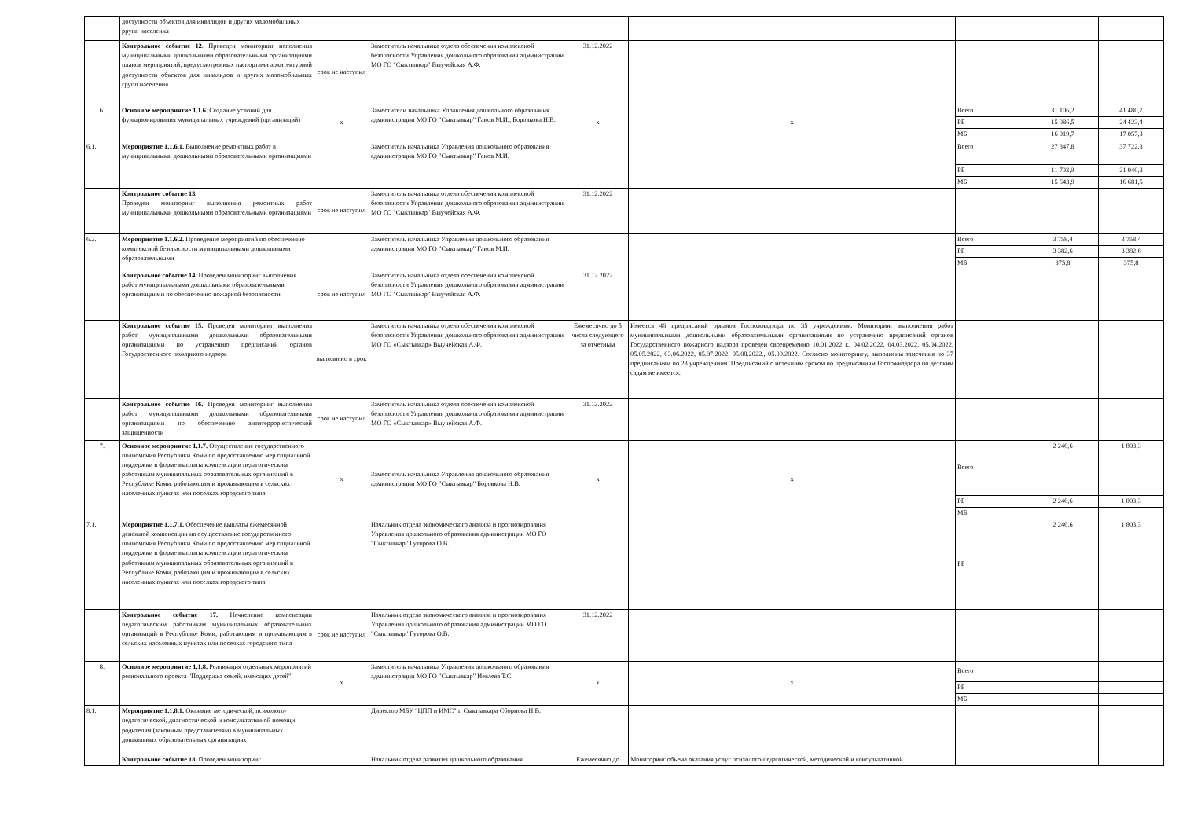| | доступности объектов для инвалидов и других маломобильных ррупп населения | | | | | | | |
| | Контрольное событие 12 . Проведен мониторинг исполнения муниципальными дошкольными образовательными организациями планов мероприятий, предусмотренных паспортами архитектурной доступности объектов для инвалидов и других маломобильных групп населения | срок не наступил | Заместитель начальника отдела обеспечения комплексной безопасности Управления дошкольного образования администрации МО ГО "Сыктывкар" Выучейская А.Ф. | 31.12.2022 | | | | |
| 6. | Основное мероприятие 1.1.6. Создание условий для функционирования муниципальных учреждений (организаций) | х | Заместители начальника Управления дошкольного образования администрации МО ГО "Сыктывкар" Ганов М.И., Боровкова Н.В. | х | х | Всего | 31 106,2 | 41 480,7 |
| | | | | | | РБ | 15 086,5 | 24 423,4 |
| | | | | | | МБ | 16 019,7 | 17 057,3 |
| 6.1. | Мероприятие 1.1.6.1. Выполнение ремонтных работ в муниципальными дошкольными образовательными организациями | | Заместитель начальника Управления дошкольного образования администрации МО ГО "Сыктывкар" Ганов М.И. | | | Всего | 27 347,8 | 37 722,3 |
| | | | | | | РБ | 11 703,9 | 21 040,8 |
| | | | | | | МБ | 15 643,9 | 16 681,5 |
| | Контрольное событие 13. Проведен мониторинг выполнения ремонтных работ муниципальными дошкольными образовательными организациями | срок не наступил | Заместитель начальника отдела обеспечения комплексной безопасности Управления дошкольного образования администрации МО ГО "Сыктывкар" Выучейская А.Ф. | 31.12.2022 | | | | |
| 6.2. | Мероприятие 1.1.6.2. Проведение мероприятий по обеспечению комплексной безопасности муниципальными дошкольными образовательными | | Заместитель начальника Управления дошкольного образования администрации МО ГО "Сыктывкар" Ганов М.И. | | | Всего | 3 758,4 | 3 758,4 |
| | | | | | | РБ | 3 382,6 | 3 382,6 |
| | | | | | | МБ | 375,8 | 375,8 |
| | Контрольное событие 14. Проведен мониторинг выполнения работ муниципальными дошкольными образовательными организациями по обеспечению пожарной безопасности | срок не наступил | Заместитель начальника отдела обеспечения комплексной безопасности Управления дошкольного образования администрации МО ГО "Сыктывкар" Выучейская А.Ф. | 31.12.2022 | | | | |
| | Контрольное событие 15. Проведен мониторинг выполнения работ муниципальными дошкольными образовательными организациями по устранению предписаний органов Государственного пожарного надзора | выполнено в срок | Заместитель начальника отдела обеспечения комплексной безопасности Управления дошкольного образования администрации МО ГО «Сыктывкар» Выучейская А.Ф. | Ежемесячно до 5 числа следующего за отчетным | Имеется 46 предписаний органов Госпожнадзора по 35 учреждениям. Мониторинг выполнения работ муниципальными дошкольными образовательными организациями по устранению предписаний органов Государственного пожарного надзора проведен своевременно 10.01.2022 г., 04.02.2022, 04.03.2022, 05.04.2022, 05.05.2022, 03.06.2022, 05.07.2022, 05.08.2022., 05.09.2022. Согласно мониторингу, выполнены замечания по 37 предписаниям по 28 учреждениям. Предписаний с истекшим сроком по предписаниям Госпожнадзора по детским садам не имеется. | | | |
| | Контрольное событие 16. Проведен мониторинг выполнения работ муниципальными дошкольными образовательными организациями по обеспечению антитеррористической защищенности | срок не наступил | Заместитель начальника отдела обеспечения комплексной безопасности Управления дошкольного образования администрации МО ГО «Сыктывкар» Выучейская А.Ф. | 31.12.2022 | | | | |
| 7. | Основное мероприятие 1.1.7. Осуществление государственного полномочия Республики Коми по предоставлению мер социальной поддержки в форме выплаты компенсации педагогическим работникам муниципальных образовательных организаций в Республике Коми, работающим и проживающим в сельских населенных пунктах или поселках городского типа | х | Заместитель начальника Управления дошкольного образования администрации МО ГО "Сыктывкар" Боровкова Н.В. | х | х | Всего | 2 246,6 | 1 803,3 |
| | | | | | | РБ | 2 246,6 | 1 803,3 |
| | | | | | | МБ | | |
| 7.1. | Мероприятие 1.1.7.1. Обеспечение выплаты ежемесячной денежной компенсации на осуществление государственного полномочия Республики Коми по предоставлению мер социальной поддержки в форме выплаты компенсации педагогическим работникам муниципальных образовательных организаций в Республике Коми, работающим и проживающим в сельских населенных пунктах или поселках городского типа | | Начальник отдела экономического анализа и прогнозирования Управления дошкольного образования администрации МО ГО "Сыктывкар" Гуторова О.В. | | | РБ | 2 246,6 | 1 803,3 |
| | Контрольное событие 17. Начисление компенсации педагогическим работникам муниципальных образовательных организаций в Республике Коми, работающим и проживающим в сельских населенных пунктах или поселках городского типа | срок не наступил | Начальник отдела экономического анализа и прогнозирования Управления дошкольного образования администрации МО ГО "Сыктывкар" Гуторова О.В. | 31.12.2022 | | | | |
| 8. | Основное мероприятие 1.1.8. Реализация отдельных мероприятий регионального проекта "Поддержка семей, имеющих детей" | х | Заместитель начальника Управления дошкольного образования администрации МО ГО "Сыктывкар" Иевлева Т.С. | х | х | Всего | | |
| | | | | | | РБ | | |
| | | | | | | МБ | | |
| 8.1. | Мероприятие 1.1.8.1. Оказание методической, психолого-педагогической, диагностической и консультативной помощи родителям (законным представителям) в муниципальных дошкольных образовательных организациях | | Директор МБУ "ЦПП и ИМС" г. Сыктывкара Сборнова Н.В. | | | | | |
| | Контрольное событие 18. Проведен мониторинг | | Начальник отдела развития дошкольного образования | Ежемесячно до | Мониторинг объема оказания услуг психолого-педагогической, методической и консультативной | | | |